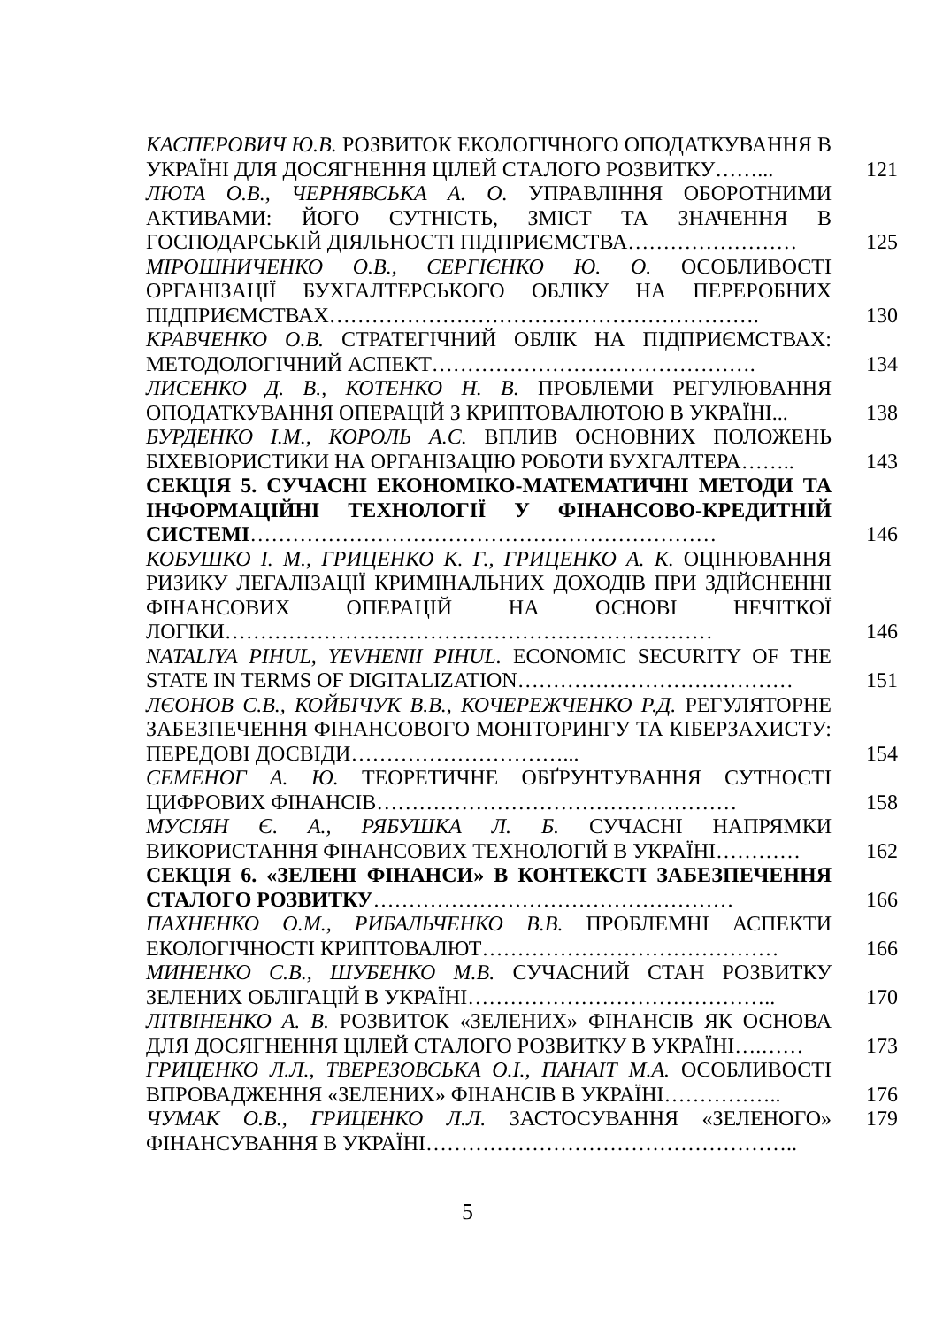КАСПЕРОВИЧ Ю.В. РОЗВИТОК ЕКОЛОГІЧНОГО ОПОДАТКУВАННЯ В УКРАЇНІ ДЛЯ ДОСЯГНЕННЯ ЦІЛЕЙ СТАЛОГО РОЗВИТКУ……...
121
ЛЮТА О.В., ЧЕРНЯВСЬКА А. О. УПРАВЛІННЯ ОБОРОТНИМИ АКТИВАМИ: ЙОГО СУТНІСТЬ, ЗМІСТ ТА ЗНАЧЕННЯ В ГОСПОДАРСЬКІЙ ДІЯЛЬНОСТІ ПІДПРИЄМСТВА……………………
125
МІРОШНИЧЕНКО О.В., СЕРГІЄНКО Ю. О. ОСОБЛИВОСТІ ОРГАНІЗАЦІЇ БУХГАЛТЕРСЬКОГО ОБЛІКУ НА ПЕРЕРОБНИХ ПІДПРИЄМСТВАХ…………………………………………………….
130
КРАВЧЕНКО О.В. СТРАТЕГІЧНИЙ ОБЛІК НА ПІДПРИЄМСТВАХ: МЕТОДОЛОГІЧНИЙ АСПЕКТ……………………………………….
134
ЛИСЕНКО Д. В., КОТЕНКО Н. В. ПРОБЛЕМИ РЕГУЛЮВАННЯ ОПОДАТКУВАННЯ ОПЕРАЦІЙ З КРИПТОВАЛЮТОЮ В УКРАЇНІ...
138
БУРДЕНКО І.М., КОРОЛЬ А.С. ВПЛИВ ОСНОВНИХ ПОЛОЖЕНЬ БІХЕВІОРИСТИКИ НА ОРГАНІЗАЦІЮ РОБОТИ БУХГАЛТЕРА……..
143
СЕКЦІЯ 5. СУЧАСНІ ЕКОНОМІКО-МАТЕМАТИЧНІ МЕТОДИ ТА ІНФОРМАЦІЙНІ ТЕХНОЛОГІЇ У ФІНАНСОВО-КРЕДИТНІЙ СИСТЕМІ…………………………………………………………
146
КОБУШКО І. М., ГРИЦЕНКО К. Г., ГРИЦЕНКО А. К. ОЦІНЮВАННЯ РИЗИКУ ЛЕГАЛІЗАЦІЇ КРИМІНАЛЬНИХ ДОХОДІВ ПРИ ЗДІЙСНЕННІ ФІНАНСОВИХ ОПЕРАЦІЙ НА ОСНОВІ НЕЧІТКОЇ ЛОГІКИ……………………………………………………………
146
NATALIYA PIHUL, YEVHENII PIHUL. ECONOMIC SECURITY OF THE STATE IN TERMS OF DIGITALIZATION…………………………………
151
ЛЄОНОВ С.В., КОЙБІЧУК В.В., КОЧЕРЕЖЧЕНКО Р.Д. РЕГУЛЯТОРНЕ ЗАБЕЗПЕЧЕННЯ ФІНАНСОВОГО МОНІТОРИНГУ ТА КІБЕРЗАХИСТУ: ПЕРЕДОВІ ДОСВІДИ…………………………...
154
СЕМЕНОГ А. Ю. ТЕОРЕТИЧНЕ ОБҐРУНТУВАННЯ СУТНОСТІ ЦИФРОВИХ ФІНАНСІВ……………………………………………
158
МУСІЯН Є. А., РЯБУШКА Л. Б. СУЧАСНІ НАПРЯМКИ ВИКОРИСТАННЯ ФІНАНСОВИХ ТЕХНОЛОГІЙ В УКРАЇНІ…………
162
СЕКЦІЯ 6. «ЗЕЛЕНІ ФІНАНСИ» В КОНТЕКСТІ ЗАБЕЗПЕЧЕННЯ СТАЛОГО РОЗВИТКУ……………………………………………
166
ПАХНЕНКО О.М., РИБАЛЬЧЕНКО В.В. ПРОБЛЕМНІ АСПЕКТИ ЕКОЛОГІЧНОСТІ КРИПТОВАЛЮТ……………………………………
166
МИНЕНКО С.В., ШУБЕНКО М.В. СУЧАСНИЙ СТАН РОЗВИТКУ ЗЕЛЕНИХ ОБЛІГАЦІЙ В УКРАЇНІ……………………………………..
170
ЛІТВІНЕНКО А. В. РОЗВИТОК «ЗЕЛЕНИХ» ФІНАНСІВ ЯК ОСНОВА ДЛЯ ДОСЯГНЕННЯ ЦІЛЕЙ СТАЛОГО РОЗВИТКУ В УКРАЇНІ….……
173
ГРИЦЕНКО Л.Л., ТВЕРЕЗОВСЬКА О.І., ПАНАІТ М.А. ОСОБЛИВОСТІ ВПРОВАДЖЕННЯ «ЗЕЛЕНИХ» ФІНАНСІВ В УКРАЇНІ……………..
176
ЧУМАК О.В., ГРИЦЕНКО Л.Л. ЗАСТОСУВАННЯ «ЗЕЛЕНОГО» ФІНАНСУВАННЯ В УКРАЇНІ……………………………………………..
179
5